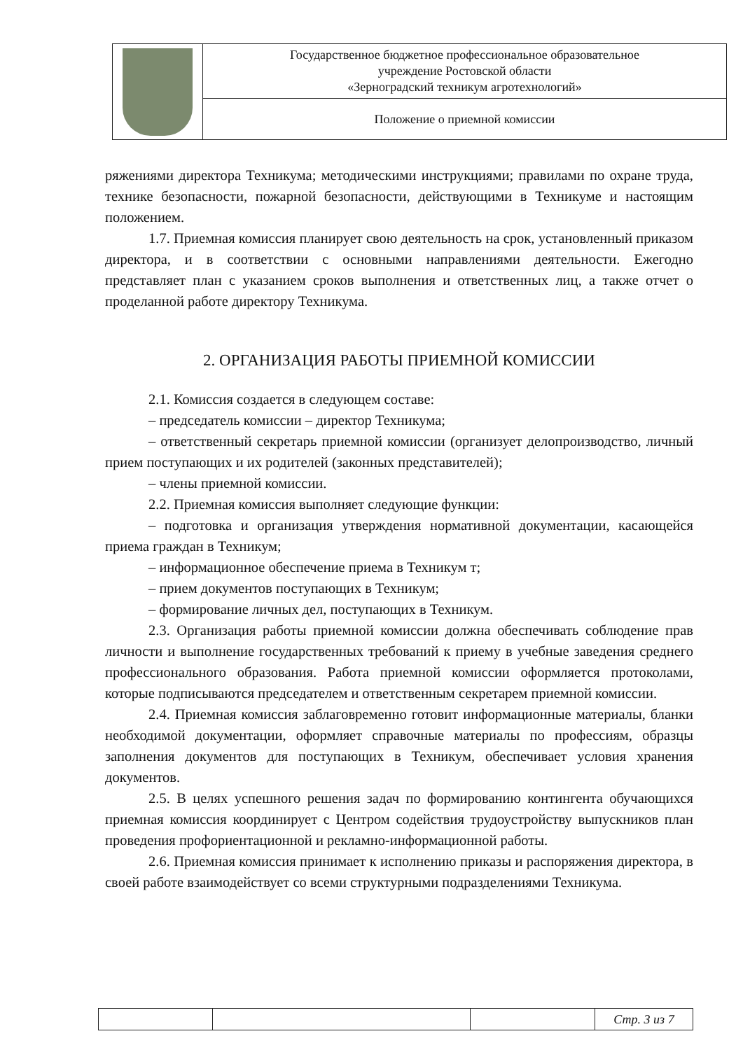| | Государственное бюджетное профессиональное образовательное учреждение Ростовской области «Зерноградский техникум агротехнологий» |
| | Положение о приемной комиссии |
ряжениями директора Техникума; методическими инструкциями; правилами по охране труда, технике безопасности, пожарной безопасности, действующими в Техникуме и настоящим положением.
1.7. Приемная комиссия планирует свою деятельность на срок, установленный приказом директора, и в соответствии с основными направлениями деятельности. Ежегодно представляет план с указанием сроков выполнения и ответственных лиц, а также отчет о проделанной работе директору Техникума.
2. ОРГАНИЗАЦИЯ РАБОТЫ ПРИЕМНОЙ КОМИССИИ
2.1. Комиссия создается в следующем составе:
– председатель комиссии – директор Техникума;
– ответственный секретарь приемной комиссии (организует делопроизводство, личный прием поступающих и их родителей (законных представителей);
– члены приемной комиссии.
2.2. Приемная комиссия выполняет следующие функции:
– подготовка и организация утверждения нормативной документации, касающейся приема граждан в Техникум;
– информационное обеспечение приема в Техникум т;
– прием документов поступающих в Техникум;
– формирование личных дел, поступающих в Техникум.
2.3. Организация работы приемной комиссии должна обеспечивать соблюдение прав личности и выполнение государственных требований к приему в учебные заведения среднего профессионального образования. Работа приемной комиссии оформляется протоколами, которые подписываются председателем и ответственным секретарем приемной комиссии.
2.4. Приемная комиссия заблаговременно готовит информационные материалы, бланки необходимой документации, оформляет справочные материалы по профессиям, образцы заполнения документов для поступающих в Техникум, обеспечивает условия хранения документов.
2.5. В целях успешного решения задач по формированию контингента обучающихся приемная комиссия координирует с Центром содействия трудоустройству выпускников план проведения профориентационной и рекламно-информационной работы.
2.6. Приемная комиссия принимает к исполнению приказы и распоряжения директора, в своей работе взаимодействует со всеми структурными подразделениями Техникума.
| | | | Стр. 3 из 7 |